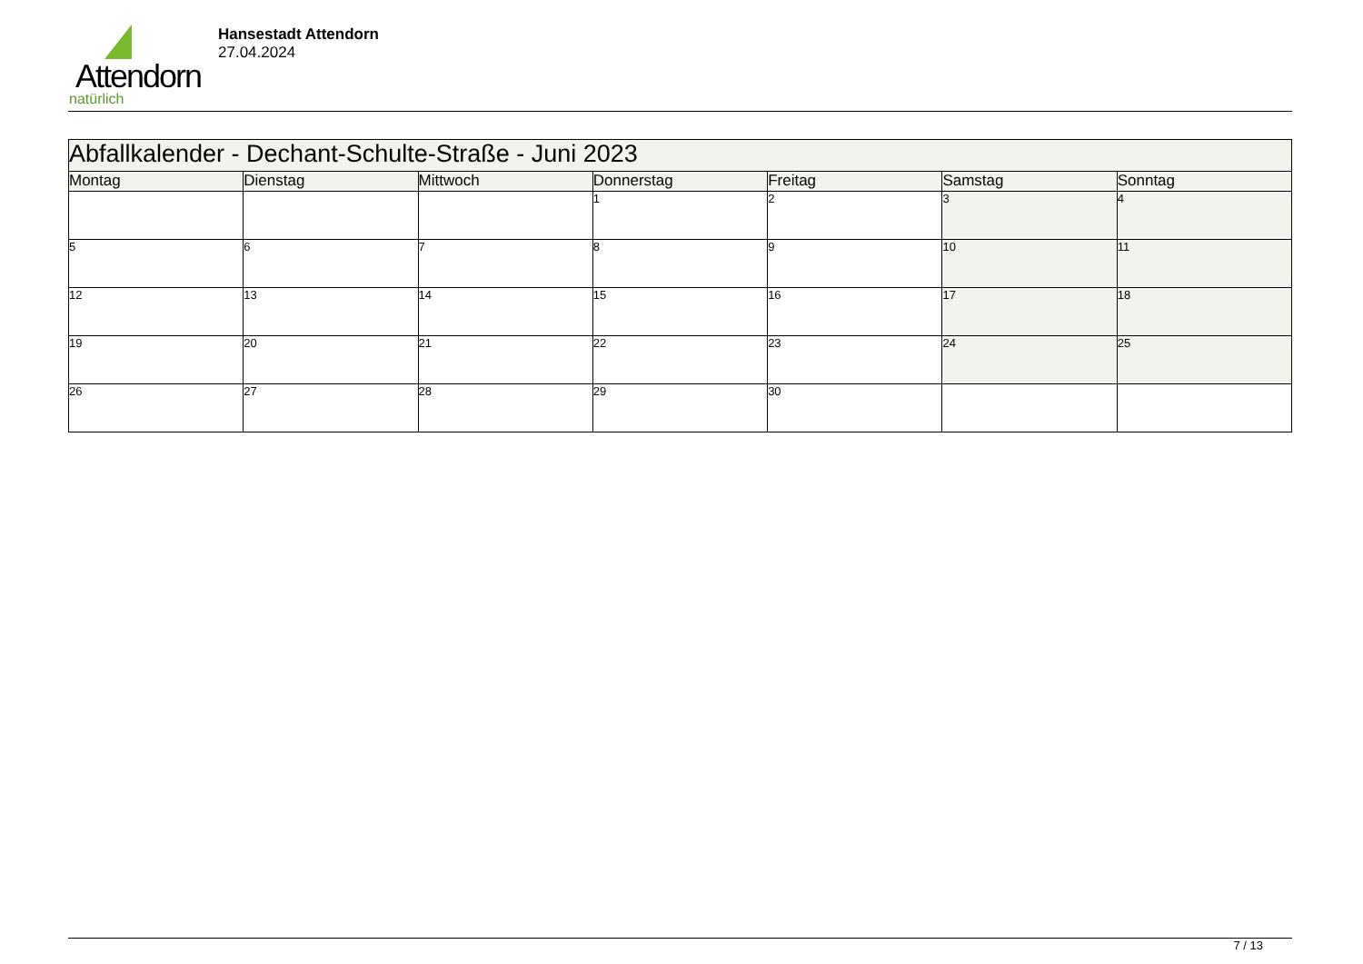Attendorn
natürlich
Hansestadt Attendorn
27.04.2024
| Abfallkalender - Dechant-Schulte-Straße - Juni 2023 | | | | | | |
| Montag | Dienstag | Mittwoch | Donnerstag | Freitag | Samstag | Sonntag |
| | | | 1 | 2 | 3 | 4 |
| 5 | 6 | 7 | 8 | 9 | 10 | 11 |
| 12 | 13 | 14 | 15 | 16 | 17 | 18 |
| 19 | 20 | 21 | 22 | 23 | 24 | 25 |
| 26 | 27 | 28 | 29 | 30 | | |
7 / 13